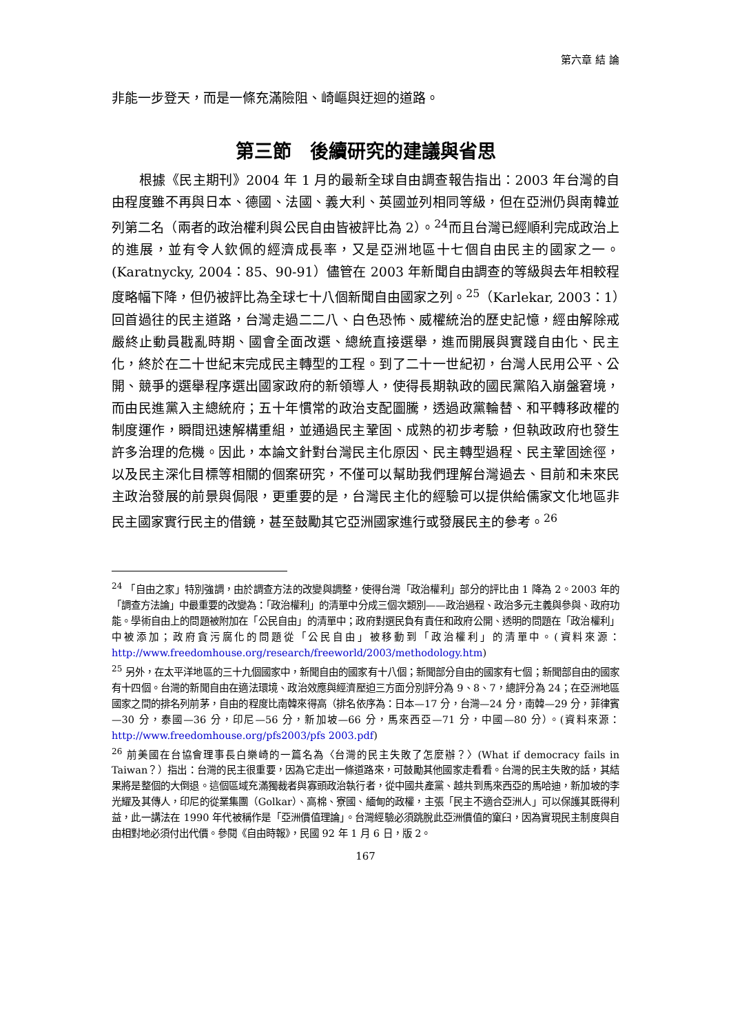第六章 結 論
非能一步登天，而是一條充滿險阻、崎嶇與迂迴的道路。
第三節　後續研究的建議與省思
根據《民主期刊》2004 年 1 月的最新全球自由調查報告指出：2003 年台灣的自由程度雖不再與日本、德國、法國、義大利、英國並列相同等級，但在亞洲仍與南韓並列第二名（兩者的政治權利與公民自由皆被評比為 2）。<sup>24</sup>而且台灣已經順利完成政治上的進展，並有令人欽佩的經濟成長率，又是亞洲地區十七個自由民主的國家之一。(Karatnycky, 2004：85、90-91）儘管在 2003 年新聞自由調查的等級與去年相較程度略幅下降，但仍被評比為全球七十八個新聞自由國家之列。<sup>25</sup>（Karlekar, 2003：1）回首過往的民主道路，台灣走過二二八、白色恐怖、威權統治的歷史記憶，經由解除戒嚴終止動員戡亂時期、國會全面改選、總統直接選舉，進而開展與實踐自由化、民主化，終於在二十世紀末完成民主轉型的工程。到了二十一世紀初，台灣人民用公平、公開、競爭的選舉程序選出國家政府的新領導人，使得長期執政的國民黨陷入崩盤窘境，而由民進黨入主總統府；五十年慣常的政治支配圖騰，透過政黨輪替、和平轉移政權的制度運作，瞬間迅速解構重組，並通過民主鞏固、成熟的初步考驗，但執政政府也發生許多治理的危機。因此，本論文針對台灣民主化原因、民主轉型過程、民主鞏固途徑，以及民主深化目標等相關的個案研究，不僅可以幫助我們理解台灣過去、目前和未來民主政治發展的前景與侷限，更重要的是，台灣民主化的經驗可以提供給儒家文化地區非民主國家實行民主的借鏡，甚至鼓勵其它亞洲國家進行或發展民主的參考。<sup>26</sup>
<sup>24</sup> 「自由之家」特別強調，由於調查方法的改變與調整，使得台灣「政治權利」部分的評比由 1 降為 2。2003 年的「調查方法論」中最重要的改變為：「政治權利」的清單中分成三個次類別——政治過程、政治多元主義與參與、政府功能。學術自由上的問題被附加在「公民自由」的清單中；政府對選民負有責任和政府公開、透明的問題在「政治權利」中被添加；政府貪污腐化的問題從「公民自由」被移動到「政治權利」的清單中。(資料來源：http://www.freedomhouse.org/research/freeworld/2003/methodology.htm)
<sup>25</sup> 另外，在太平洋地區的三十九個國家中，新聞自由的國家有十八個；新聞部分自由的國家有七個；新聞部自由的國家有十四個。台灣的新聞自由在適法環境、政治效應與經濟壓迫三方面分別評分為 9、8、7，總評分為 24；在亞洲地區國家之間的排名列前茅，自由的程度比南韓來得高（排名依序為：日本—17 分，台灣—24 分，南韓—29 分，菲律賓—30 分，泰國—36 分，印尼—56 分，新加坡—66 分，馬來西亞—71 分，中國—80 分）。(資料來源：http://www.freedomhouse.org/pfs2003/pfs 2003.pdf)
<sup>26</sup> 前美國在台協會理事長白樂崎的一篇名為〈台灣的民主失敗了怎麼辦？〉(What if democracy fails in Taiwan？）指出：台灣的民主很重要，因為它走出一條道路來，可鼓勵其他國家走看看。台灣的民主失敗的話，其結果將是整個的大倒退。這個區域充滿獨裁者與寡頭政治執行者，從中國共產黨、越共到馬來西亞的馬哈迪，新加坡的李光耀及其傳人，印尼的從業集團（Golkar）、高棉、寮國、緬甸的政權，主張「民主不適合亞洲人」可以保護其既得利益，此一講法在 1990 年代被稱作是「亞洲價值理論」。台灣經驗必須跳脫此亞洲價值的窠臼，因為實現民主制度與自由相對地必須付出代價。參閱《自由時報》，民國 92 年 1 月 6 日，版 2。
167